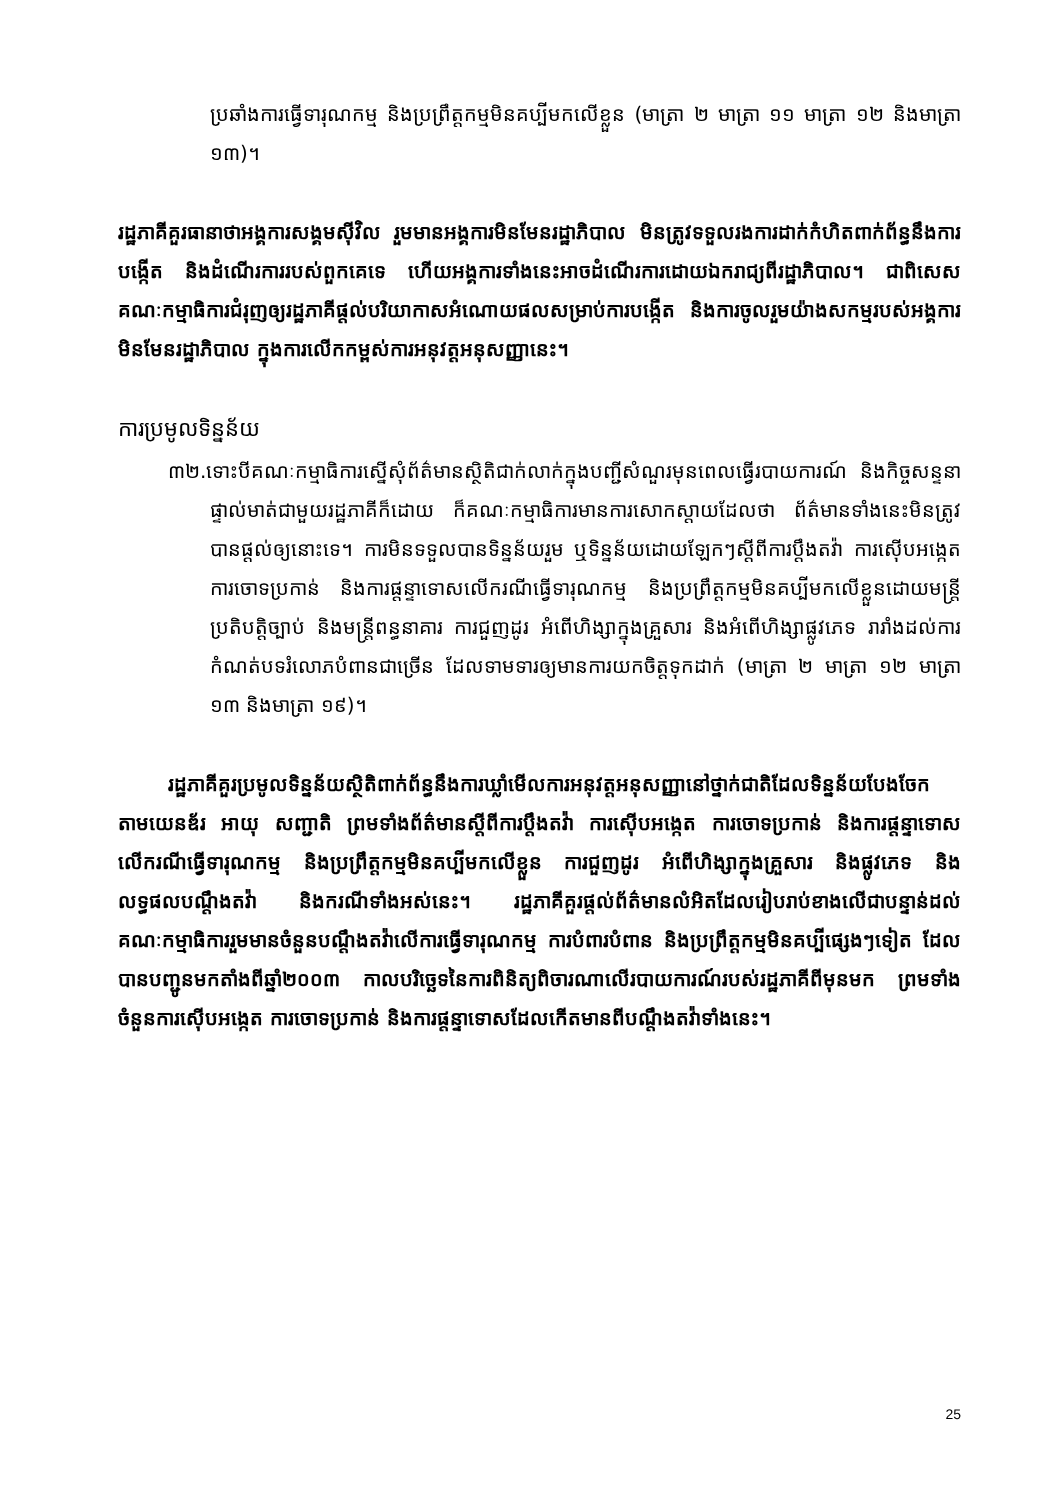ប្រឆាំងការធ្វើទារុណកម្ម និងប្រព្រឹត្តកម្មមិនគប្បីមកលើខ្លួន (មាត្រា ២ មាត្រា ១១ មាត្រា ១២ និងមាត្រា ១៣)។
រដ្ឋភាគីគួរធានាថាអង្គការសង្គមស៊ីវិល រួមមានអង្គការមិនមែនរដ្ឋាភិបាល មិនត្រូវទទួលរងការដាក់កំហិតពាក់ព័ន្ធនឹងការបង្កើត និងដំណើរការរបស់ពួកគេទេ ហើយអង្គការទាំងនេះអាចដំណើរការដោយឯករាជ្យពីរដ្ឋាភិបាល។ ជាពិសេសគណៈកម្មាធិការជំរុញឲ្យរដ្ឋភាគីផ្តល់បរិយាកាសអំណោយផលសម្រាប់ការបង្កើត និងការចូលរួមយ៉ាងសកម្មរបស់អង្គការមិនមែនរដ្ឋាភិបាល ក្នុងការលើកកម្ពស់ការអនុវត្តអនុសញ្ញានេះ។
ការប្រមូលទិន្នន័យ
៣២.ទោះបីគណៈកម្មាធិការស្នើសុំព័ត៌មានស្ថិតិជាក់លាក់ក្នុងបញ្ជីសំណួរមុនពេលធ្វើរបាយការណ៍ និងកិច្ចសន្ទនាផ្ទាល់មាត់ជាមួយរដ្ឋភាគីក៏ដោយ ក៏គណៈកម្មាធិការមានការសោកស្តាយដែលថា ព័ត៌មានទាំងនេះមិនត្រូវបានផ្តល់ឲ្យនោះទេ។ ការមិនទទួលបានទិន្នន័យរួម ឬទិន្នន័យដោយឡែកៗស្តីពីការប្តឹងតវ៉ា ការស៊ើបអង្កេត ការចោទប្រកាន់ និងការផ្តន្ទាទោសលើករណីធ្វើទារុណកម្ម និងប្រព្រឹត្តកម្មមិនគប្បីមកលើខ្លួនដោយមន្ត្រីប្រតិបត្តិច្បាប់ និងមន្ត្រីពន្ធនាគារ ការជួញដូរ អំពើហិង្សាក្នុងគ្រួសារ និងអំពើហិង្សាផ្លូវភេទ រារាំងដល់ការកំណត់បទរំលោភបំពានជាច្រើន ដែលទាមទារឲ្យមានការយកចិត្តទុកដាក់ (មាត្រា ២ មាត្រា ១២ មាត្រា ១៣ និងមាត្រា ១៩)។
រដ្ឋភាគីគួរប្រមូលទិន្នន័យស្ថិតិពាក់ព័ន្ធនឹងការឃ្លាំមើលការអនុវត្តអនុសញ្ញានៅថ្នាក់ជាតិដែលទិន្នន័យបែងចែកតាមយេនឌ័រ អាយុ សញ្ជាតិ ព្រមទាំងព័ត៌មានស្តីពីការប្តឹងតវ៉ា ការស៊ើបអង្កេត ការចោទប្រកាន់ និងការផ្តន្ទាទោសលើករណីធ្វើទារុណកម្ម និងប្រព្រឹត្តកម្មមិនគប្បីមកលើខ្លួន ការជួញដូរ អំពើហិង្សាក្នុងគ្រួសារ និងផ្លូវភេទ និងលទ្ធផលបណ្តឹងតវ៉ា និងករណីទាំងអស់នេះ។ រដ្ឋភាគីគួរផ្តល់ព័ត៌មានលំអិតដែលរៀបរាប់ខាងលើជាបន្ទាន់ដល់គណៈកម្មាធិការរួមមានចំនួនបណ្តឹងតវ៉ាលើការធ្វើទារុណកម្ម ការបំពារបំពាន និងប្រព្រឹត្តកម្មមិនគប្បីផ្សេងៗទៀត ដែលបានបញ្ជូនមកតាំងពីឆ្នាំ២០០៣ កាលបរិច្ឆេទនៃការពិនិត្យពិចារណាលើរបាយការណ៍របស់រដ្ឋភាគីពីមុនមក ព្រមទាំងចំនួនការស៊ើបអង្កេត ការចោទប្រកាន់ និងការផ្តន្ទាទោសដែលកើតមានពីបណ្តឹងតវ៉ាទាំងនេះ។
25